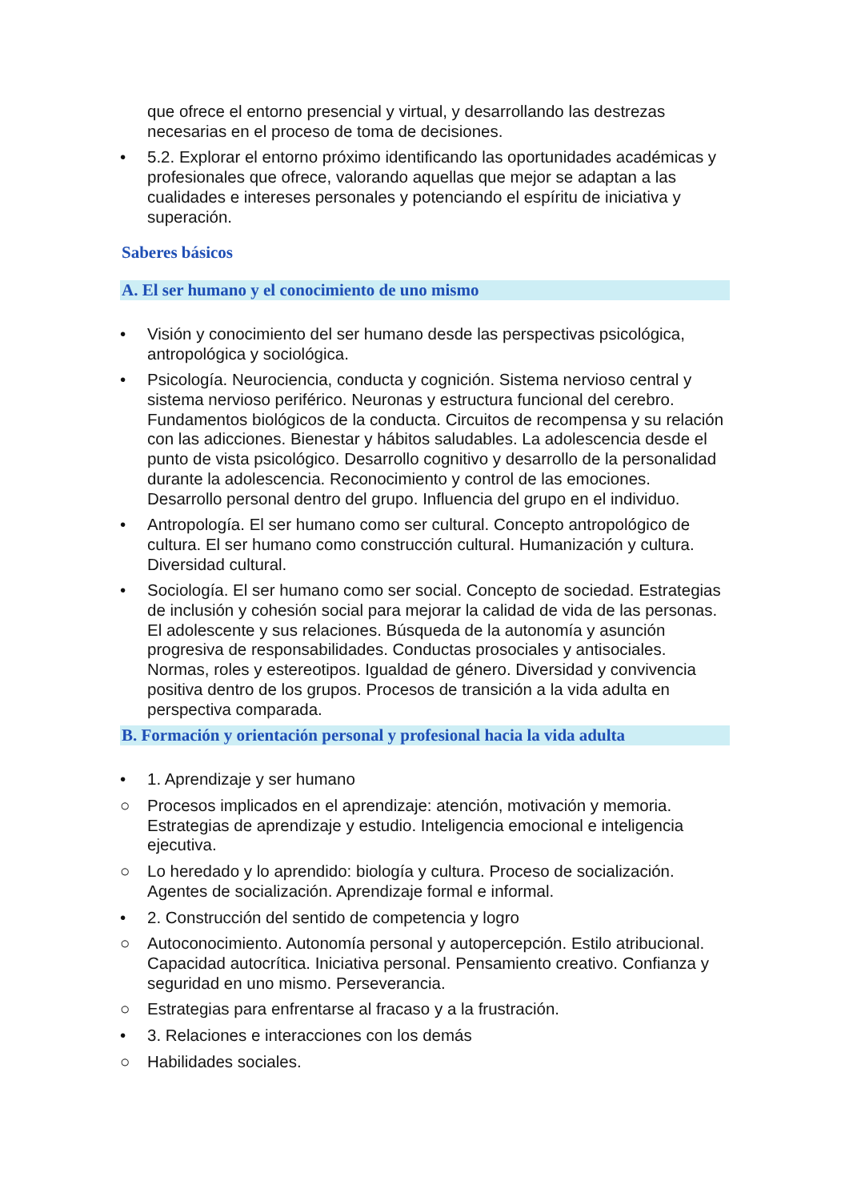que ofrece el entorno presencial y virtual, y desarrollando las destrezas necesarias en el proceso de toma de decisiones.
• 5.2. Explorar el entorno próximo identificando las oportunidades académicas y profesionales que ofrece, valorando aquellas que mejor se adaptan a las cualidades e intereses personales y potenciando el espíritu de iniciativa y superación.
Saberes básicos
A. El ser humano y el conocimiento de uno mismo
• Visión y conocimiento del ser humano desde las perspectivas psicológica, antropológica y sociológica.
• Psicología. Neurociencia, conducta y cognición. Sistema nervioso central y sistema nervioso periférico. Neuronas y estructura funcional del cerebro. Fundamentos biológicos de la conducta. Circuitos de recompensa y su relación con las adicciones. Bienestar y hábitos saludables. La adolescencia desde el punto de vista psicológico. Desarrollo cognitivo y desarrollo de la personalidad durante la adolescencia. Reconocimiento y control de las emociones. Desarrollo personal dentro del grupo. Influencia del grupo en el individuo.
• Antropología. El ser humano como ser cultural. Concepto antropológico de cultura. El ser humano como construcción cultural. Humanización y cultura. Diversidad cultural.
• Sociología. El ser humano como ser social. Concepto de sociedad. Estrategias de inclusión y cohesión social para mejorar la calidad de vida de las personas. El adolescente y sus relaciones. Búsqueda de la autonomía y asunción progresiva de responsabilidades. Conductas prosociales y antisociales. Normas, roles y estereotipos. Igualdad de género. Diversidad y convivencia positiva dentro de los grupos. Procesos de transición a la vida adulta en perspectiva comparada.
B. Formación y orientación personal y profesional hacia la vida adulta
• 1. Aprendizaje y ser humano
○ Procesos implicados en el aprendizaje: atención, motivación y memoria. Estrategias de aprendizaje y estudio. Inteligencia emocional e inteligencia ejecutiva.
○ Lo heredado y lo aprendido: biología y cultura. Proceso de socialización. Agentes de socialización. Aprendizaje formal e informal.
• 2. Construcción del sentido de competencia y logro
○ Autoconocimiento. Autonomía personal y autopercepción. Estilo atribucional. Capacidad autocrítica. Iniciativa personal. Pensamiento creativo. Confianza y seguridad en uno mismo. Perseverancia.
○ Estrategias para enfrentarse al fracaso y a la frustración.
• 3. Relaciones e interacciones con los demás
○ Habilidades sociales.